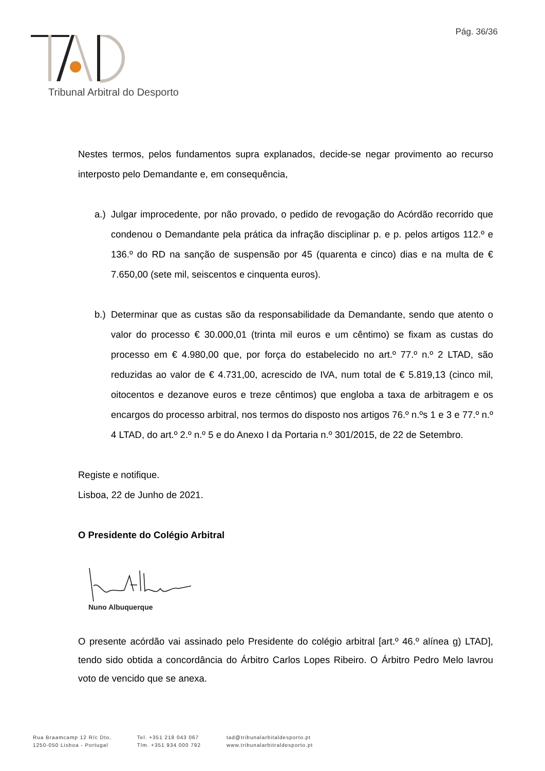Pág. 36/36
Tribunal Arbitral do Desporto
Nestes termos, pelos fundamentos supra explanados, decide-se negar provimento ao recurso interposto pelo Demandante e, em consequência,
a.)
Julgar improcedente, por não provado, o pedido de revogação do Acórdão recorrido que condenou o Demandante pela prática da infração disciplinar p. e p. pelos artigos 112.º e 136.º do RD na sanção de suspensão por 45 (quarenta e cinco) dias e na multa de € 7.650,00 (sete mil, seiscentos e cinquenta euros).
b.)
Determinar que as custas são da responsabilidade da Demandante, sendo que atento o valor do processo € 30.000,01 (trinta mil euros e um cêntimo) se fixam as custas do processo em € 4.980,00 que, por força do estabelecido no art.º 77.º n.º 2 LTAD, são reduzidas ao valor de € 4.731,00, acrescido de IVA, num total de € 5.819,13 (cinco mil, oitocentos e dezanove euros e treze cêntimos) que engloba a taxa de arbitragem e os encargos do processo arbitral, nos termos do disposto nos artigos 76.º n.ºs 1 e 3 e 77.º n.º 4 LTAD, do art.º 2.º n.º 5 e do Anexo I da Portaria n.º 301/2015, de 22 de Setembro.
Registe e notifique.
Lisboa, 22 de Junho de 2021.
O Presidente do Colégio Arbitral
Nuno Albuquerque
O presente acórdão vai assinado pelo Presidente do colégio arbitral [art.º 46.º alínea g) LTAD], tendo sido obtida a concordância do Árbitro Carlos Lopes Ribeiro. O Árbitro Pedro Melo lavrou voto de vencido que se anexa.
Rua Braamcamp 12 R/c Dto,
1250-050 Lisboa - Portugal
Tel. +351 218 043 067
Tlm. +351 934 000 792
tad@tribunalarbitaldesporto.pt
www.tribunalarbitraldesporto.pt